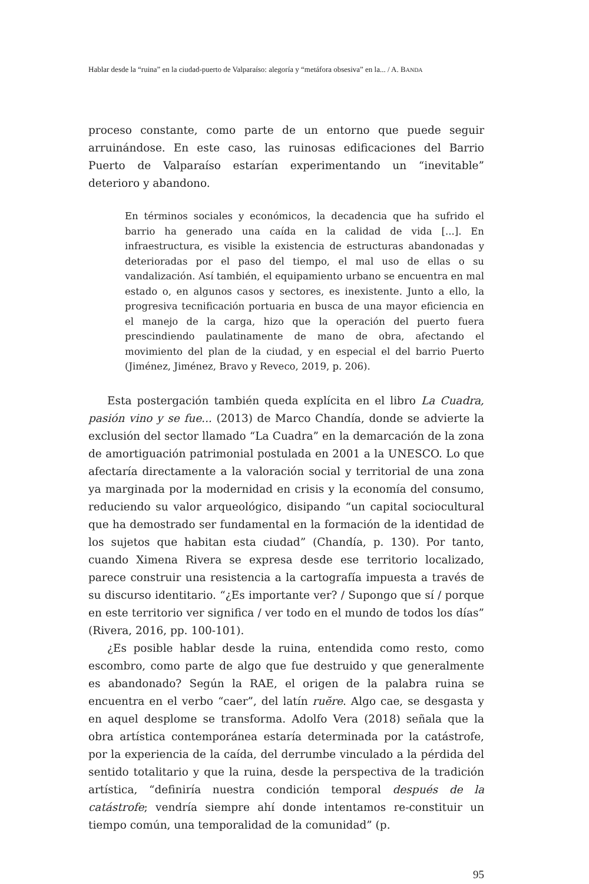Hablar desde la “ruina” en la ciudad-puerto de Valparaíso: alegoría y “metáfora obsesiva” en la... / A. BANDA
proceso constante, como parte de un entorno que puede seguir arruinándose. En este caso, las ruinosas edificaciones del Barrio Puerto de Valparaíso estarían experimentando un “inevitable” deterioro y abandono.
En términos sociales y económicos, la decadencia que ha sufrido el barrio ha generado una caída en la calidad de vida [...]. En infraestructura, es visible la existencia de estructuras abandonadas y deterioradas por el paso del tiempo, el mal uso de ellas o su vandalización. Así también, el equipamiento urbano se encuentra en mal estado o, en algunos casos y sectores, es inexistente. Junto a ello, la progresiva tecnificación portuaria en busca de una mayor eficiencia en el manejo de la carga, hizo que la operación del puerto fuera prescindiendo paulatinamente de mano de obra, afectando el movimiento del plan de la ciudad, y en especial el del barrio Puerto (Jiménez, Jiménez, Bravo y Reveco, 2019, p. 206).
Esta postergación también queda explícita en el libro La Cuadra, pasión vino y se fue... (2013) de Marco Chandía, donde se advierte la exclusión del sector llamado “La Cuadra” en la demarcación de la zona de amortiguación patrimonial postulada en 2001 a la UNESCO. Lo que afectaría directamente a la valoración social y territorial de una zona ya marginada por la modernidad en crisis y la economía del consumo, reduciendo su valor arqueológico, disipando “un capital sociocultural que ha demostrado ser fundamental en la formación de la identidad de los sujetos que habitan esta ciudad” (Chandía, p. 130). Por tanto, cuando Ximena Rivera se expresa desde ese territorio localizado, parece construir una resistencia a la cartografía impuesta a través de su discurso identitario. “¿Es importante ver? / Supongo que sí / porque en este territorio ver significa / ver todo en el mundo de todos los días” (Rivera, 2016, pp. 100-101).
¿Es posible hablar desde la ruina, entendida como resto, como escombro, como parte de algo que fue destruido y que generalmente es abandonado? Según la RAE, el origen de la palabra ruina se encuentra en el verbo “caer”, del latín ruĕre. Algo cae, se desgasta y en aquel desplome se transforma. Adolfo Vera (2018) señala que la obra artística contemporánea estaría determinada por la catástrofe, por la experiencia de la caída, del derrumbe vinculado a la pérdida del sentido totalitario y que la ruina, desde la perspectiva de la tradición artística, “definiría nuestra condición temporal después de la catástrofe; vendría siempre ahí donde intentamos re-constituir un tiempo común, una temporalidad de la comunidad” (p.
95